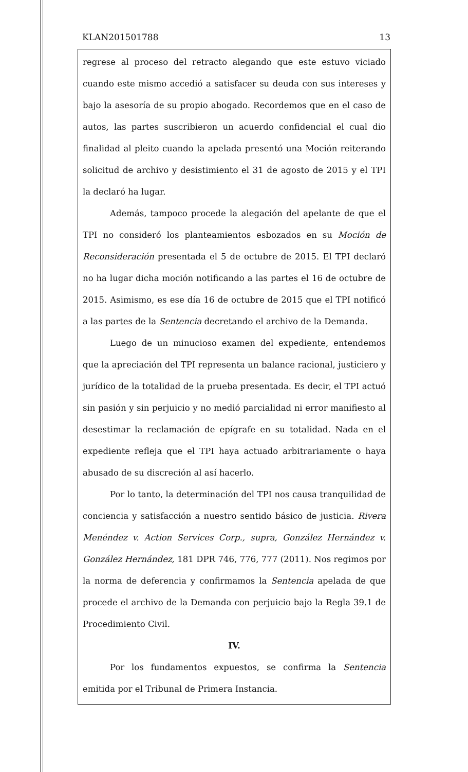KLAN201501788 13
regrese al proceso del retracto alegando que este estuvo viciado cuando este mismo accedió a satisfacer su deuda con sus intereses y bajo la asesoría de su propio abogado. Recordemos que en el caso de autos, las partes suscribieron un acuerdo confidencial el cual dio finalidad al pleito cuando la apelada presentó una Moción reiterando solicitud de archivo y desistimiento el 31 de agosto de 2015 y el TPI la declaró ha lugar.
Además, tampoco procede la alegación del apelante de que el TPI no consideró los planteamientos esbozados en su Moción de Reconsideración presentada el 5 de octubre de 2015. El TPI declaró no ha lugar dicha moción notificando a las partes el 16 de octubre de 2015. Asimismo, es ese día 16 de octubre de 2015 que el TPI notificó a las partes de la Sentencia decretando el archivo de la Demanda.
Luego de un minucioso examen del expediente, entendemos que la apreciación del TPI representa un balance racional, justiciero y jurídico de la totalidad de la prueba presentada. Es decir, el TPI actuó sin pasión y sin perjuicio y no medió parcialidad ni error manifiesto al desestimar la reclamación de epígrafe en su totalidad. Nada en el expediente refleja que el TPI haya actuado arbitrariamente o haya abusado de su discreción al así hacerlo.
Por lo tanto, la determinación del TPI nos causa tranquilidad de conciencia y satisfacción a nuestro sentido básico de justicia. Rivera Menéndez v. Action Services Corp., supra, González Hernández v. González Hernández, 181 DPR 746, 776, 777 (2011). Nos regimos por la norma de deferencia y confirmamos la Sentencia apelada de que procede el archivo de la Demanda con perjuicio bajo la Regla 39.1 de Procedimiento Civil.
IV.
Por los fundamentos expuestos, se confirma la Sentencia emitida por el Tribunal de Primera Instancia.